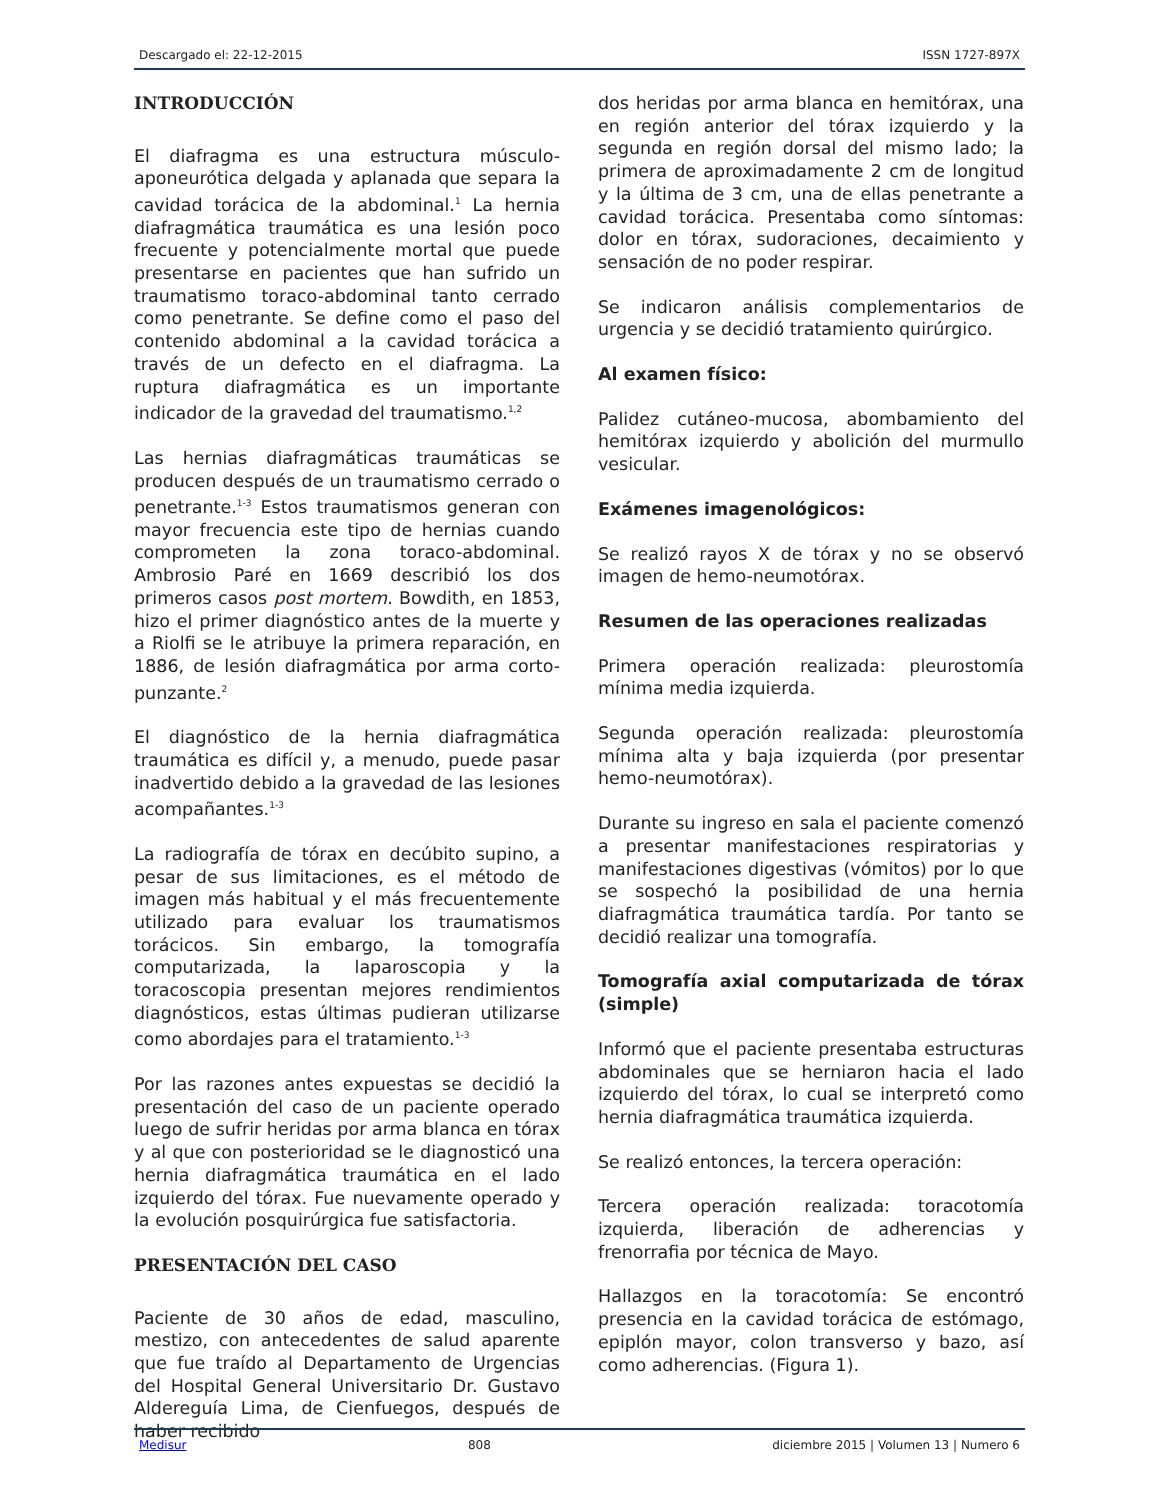Descargado el: 22-12-2015 ISSN 1727-897X
INTRODUCCIÓN
El diafragma es una estructura músculo-aponeurótica delgada y aplanada que separa la cavidad torácica de la abdominal.<sup>1</sup> La hernia diafragmática traumática es una lesión poco frecuente y potencialmente mortal que puede presentarse en pacientes que han sufrido un traumatismo toraco-abdominal tanto cerrado como penetrante. Se define como el paso del contenido abdominal a la cavidad torácica a través de un defecto en el diafragma. La ruptura diafragmática es un importante indicador de la gravedad del traumatismo.<sup>1,2</sup>
Las hernias diafragmáticas traumáticas se producen después de un traumatismo cerrado o penetrante.<sup>1-3</sup> Estos traumatismos generan con mayor frecuencia este tipo de hernias cuando comprometen la zona toraco-abdominal. Ambrosio Paré en 1669 describió los dos primeros casos post mortem. Bowdith, en 1853, hizo el primer diagnóstico antes de la muerte y a Riolfi se le atribuye la primera reparación, en 1886, de lesión diafragmática por arma corto-punzante.<sup>2</sup>
El diagnóstico de la hernia diafragmática traumática es difícil y, a menudo, puede pasar inadvertido debido a la gravedad de las lesiones acompañantes.<sup>1-3</sup>
La radiografía de tórax en decúbito supino, a pesar de sus limitaciones, es el método de imagen más habitual y el más frecuentemente utilizado para evaluar los traumatismos torácicos. Sin embargo, la tomografía computarizada, la laparoscopia y la toracoscopia presentan mejores rendimientos diagnósticos, estas últimas pudieran utilizarse como abordajes para el tratamiento.<sup>1-3</sup>
Por las razones antes expuestas se decidió la presentación del caso de un paciente operado luego de sufrir heridas por arma blanca en tórax y al que con posterioridad se le diagnosticó una hernia diafragmática traumática en el lado izquierdo del tórax. Fue nuevamente operado y la evolución posquirúrgica fue satisfactoria.
PRESENTACIÓN DEL CASO
Paciente de 30 años de edad, masculino, mestizo, con antecedentes de salud aparente que fue traído al Departamento de Urgencias del Hospital General Universitario Dr. Gustavo Aldereguía Lima, de Cienfuegos, después de haber recibido
dos heridas por arma blanca en hemitórax, una en región anterior del tórax izquierdo y la segunda en región dorsal del mismo lado; la primera de aproximadamente 2 cm de longitud y la última de 3 cm, una de ellas penetrante a cavidad torácica. Presentaba como síntomas: dolor en tórax, sudoraciones, decaimiento y sensación de no poder respirar.
Se indicaron análisis complementarios de urgencia y se decidió tratamiento quirúrgico.
Al examen físico:
Palidez cutáneo-mucosa, abombamiento del hemitórax izquierdo y abolición del murmullo vesicular.
Exámenes imagenológicos:
Se realizó rayos X de tórax y no se observó imagen de hemo-neumotórax.
Resumen de las operaciones realizadas
Primera operación realizada: pleurostomía mínima media izquierda.
Segunda operación realizada: pleurostomía mínima alta y baja izquierda (por presentar hemo-neumotórax).
Durante su ingreso en sala el paciente comenzó a presentar manifestaciones respiratorias y manifestaciones digestivas (vómitos) por lo que se sospechó la posibilidad de una hernia diafragmática traumática tardía. Por tanto se decidió realizar una tomografía.
Tomografía axial computarizada de tórax (simple)
Informó que el paciente presentaba estructuras abdominales que se herniaron hacia el lado izquierdo del tórax, lo cual se interpretó como hernia diafragmática traumática izquierda.
Se realizó entonces, la tercera operación:
Tercera operación realizada: toracotomía izquierda, liberación de adherencias y frenorrafia por técnica de Mayo.
Hallazgos en la toracotomía: Se encontró presencia en la cavidad torácica de estómago, epiplón mayor, colon transverso y bazo, así como adherencias. (Figura 1).
Medisur 808 diciembre 2015 | Volumen 13 | Numero 6